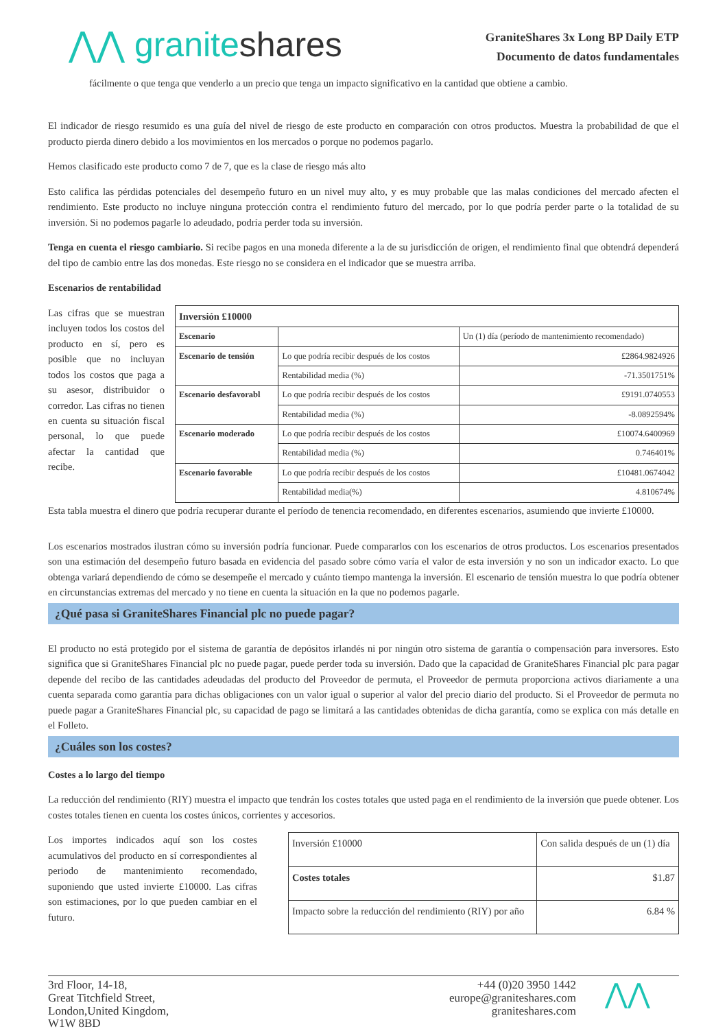⋀⋀ graniteshares
GraniteShares 3x Long BP Daily ETP
Documento de datos fundamentales
fácilmente o que tenga que venderlo a un precio que tenga un impacto significativo en la cantidad que obtiene a cambio.
El indicador de riesgo resumido es una guía del nivel de riesgo de este producto en comparación con otros productos. Muestra la probabilidad de que el producto pierda dinero debido a los movimientos en los mercados o porque no podemos pagarlo.
Hemos clasificado este producto como 7 de 7, que es la clase de riesgo más alto
Esto califica las pérdidas potenciales del desempeño futuro en un nivel muy alto, y es muy probable que las malas condiciones del mercado afecten el rendimiento. Este producto no incluye ninguna protección contra el rendimiento futuro del mercado, por lo que podría perder parte o la totalidad de su inversión. Si no podemos pagarle lo adeudado, podría perder toda su inversión.
Tenga en cuenta el riesgo cambiario. Si recibe pagos en una moneda diferente a la de su jurisdicción de origen, el rendimiento final que obtendrá dependerá del tipo de cambio entre las dos monedas. Este riesgo no se considera en el indicador que se muestra arriba.
Escenarios de rentabilidad
Las cifras que se muestran incluyen todos los costos del producto en sí, pero es posible que no incluyan todos los costos que paga a su asesor, distribuidor o corredor. Las cifras no tienen en cuenta su situación fiscal personal, lo que puede afectar la cantidad que recibe.
| Inversión £10000 | | |
| --- | --- | --- |
| Escenario | | Un (1) día (período de mantenimiento recomendado) |
| Escenario de tensión | Lo que podría recibir después de los costos | £2864.9824926 |
| | Rentabilidad media (%) | -71.3501751% |
| Escenario desfavorabl | Lo que podría recibir después de los costos | £9191.0740553 |
| | Rentabilidad media (%) | -8.0892594% |
| Escenario moderado | Lo que podría recibir después de los costos | £10074.6400969 |
| | Rentabilidad media (%) | 0.746401% |
| Escenario favorable | Lo que podría recibir después de los costos | £10481.0674042 |
| | Rentabilidad media(%) | 4.810674% |
Esta tabla muestra el dinero que podría recuperar durante el período de tenencia recomendado, en diferentes escenarios, asumiendo que invierte £10000.
Los escenarios mostrados ilustran cómo su inversión podría funcionar. Puede compararlos con los escenarios de otros productos. Los escenarios presentados son una estimación del desempeño futuro basada en evidencia del pasado sobre cómo varía el valor de esta inversión y no son un indicador exacto. Lo que obtenga variará dependiendo de cómo se desempeñe el mercado y cuánto tiempo mantenga la inversión. El escenario de tensión muestra lo que podría obtener en circunstancias extremas del mercado y no tiene en cuenta la situación en la que no podemos pagarle.
¿Qué pasa si GraniteShares Financial plc no puede pagar?
El producto no está protegido por el sistema de garantía de depósitos irlandés ni por ningún otro sistema de garantía o compensación para inversores. Esto significa que si GraniteShares Financial plc no puede pagar, puede perder toda su inversión. Dado que la capacidad de GraniteShares Financial plc para pagar depende del recibo de las cantidades adeudadas del producto del Proveedor de permuta, el Proveedor de permuta proporciona activos diariamente a una cuenta separada como garantía para dichas obligaciones con un valor igual o superior al valor del precio diario del producto. Si el Proveedor de permuta no puede pagar a GraniteShares Financial plc, su capacidad de pago se limitará a las cantidades obtenidas de dicha garantía, como se explica con más detalle en el Folleto.
¿Cuáles son los costes?
Costes a lo largo del tiempo
La reducción del rendimiento (RIY) muestra el impacto que tendrán los costes totales que usted paga en el rendimiento de la inversión que puede obtener. Los costes totales tienen en cuenta los costes únicos, corrientes y accesorios.
Los importes indicados aquí son los costes acumulativos del producto en sí correspondientes al periodo de mantenimiento recomendado, suponiendo que usted invierte £10000. Las cifras son estimaciones, por lo que pueden cambiar en el futuro.
| Inversión £10000 | Con salida después de un (1) día |
| Costes totales | $1.87 |
| Impacto sobre la reducción del rendimiento (RIY) por año | 6.84 % |
3rd Floor, 14-18,
Great Titchfield Street,
London,United Kingdom,
W1W 8BD
+44 (0)20 3950 1442
europe@graniteshares.com
graniteshares.com
⋀⋀